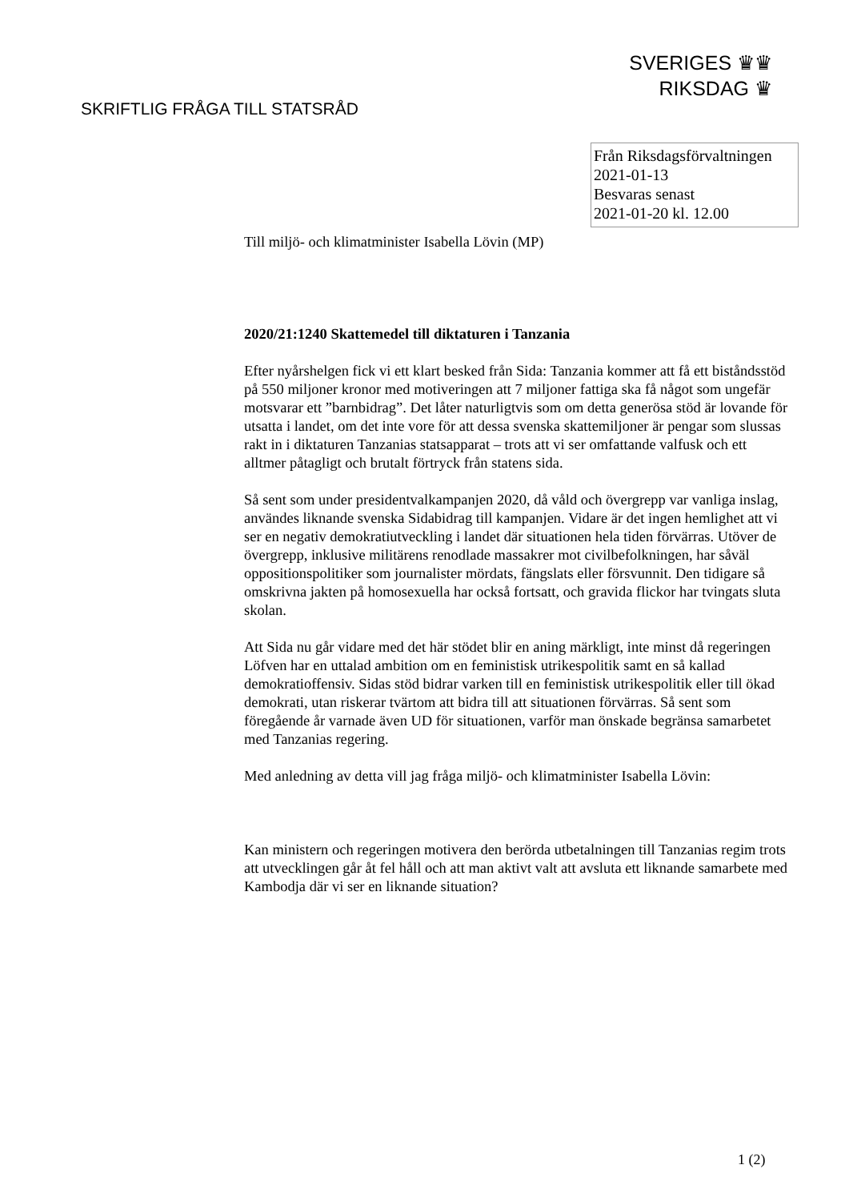SVERIGES ♛♛
RIKSDAG ♛
SKRIFTLIG FRÅGA TILL STATSRÅD
Från Riksdagsförvaltningen
2021-01-13
Besvaras senast
2021-01-20 kl. 12.00
Till miljö- och klimatminister Isabella Lövin (MP)
2020/21:1240 Skattemedel till diktaturen i Tanzania
Efter nyårshelgen fick vi ett klart besked från Sida: Tanzania kommer att få ett biståndsstöd på 550 miljoner kronor med motiveringen att 7 miljoner fattiga ska få något som ungefär motsvarar ett ”barnbidrag”. Det låter naturligtvis som om detta generösa stöd är lovande för utsatta i landet, om det inte vore för att dessa svenska skattemiljoner är pengar som slussas rakt in i diktaturen Tanzanias statsapparat – trots att vi ser omfattande valfusk och ett alltmer påtagligt och brutalt förtryck från statens sida.
Så sent som under presidentvalkampanjen 2020, då våld och övergrepp var vanliga inslag, användes liknande svenska Sidabidrag till kampanjen. Vidare är det ingen hemlighet att vi ser en negativ demokratiutveckling i landet där situationen hela tiden förvärras. Utöver de övergrepp, inklusive militärens renodlade massakrer mot civilbefolkningen, har såväl oppositionspolitiker som journalister mördats, fängslats eller försvunnit. Den tidigare så omskrivna jakten på homosexuella har också fortsatt, och gravida flickor har tvingats sluta skolan.
Att Sida nu går vidare med det här stödet blir en aning märkligt, inte minst då regeringen Löfven har en uttalad ambition om en feministisk utrikespolitik samt en så kallad demokratioffensiv. Sidas stöd bidrar varken till en feministisk utrikespolitik eller till ökad demokrati, utan riskerar tvärtom att bidra till att situationen förvärras. Så sent som föregående år varnade även UD för situationen, varför man önskade begränsa samarbetet med Tanzanias regering.
Med anledning av detta vill jag fråga miljö- och klimatminister Isabella Lövin:
Kan ministern och regeringen motivera den berörda utbetalningen till Tanzanias regim trots att utvecklingen går åt fel håll och att man aktivt valt att avsluta ett liknande samarbete med Kambodja där vi ser en liknande situation?
1 (2)